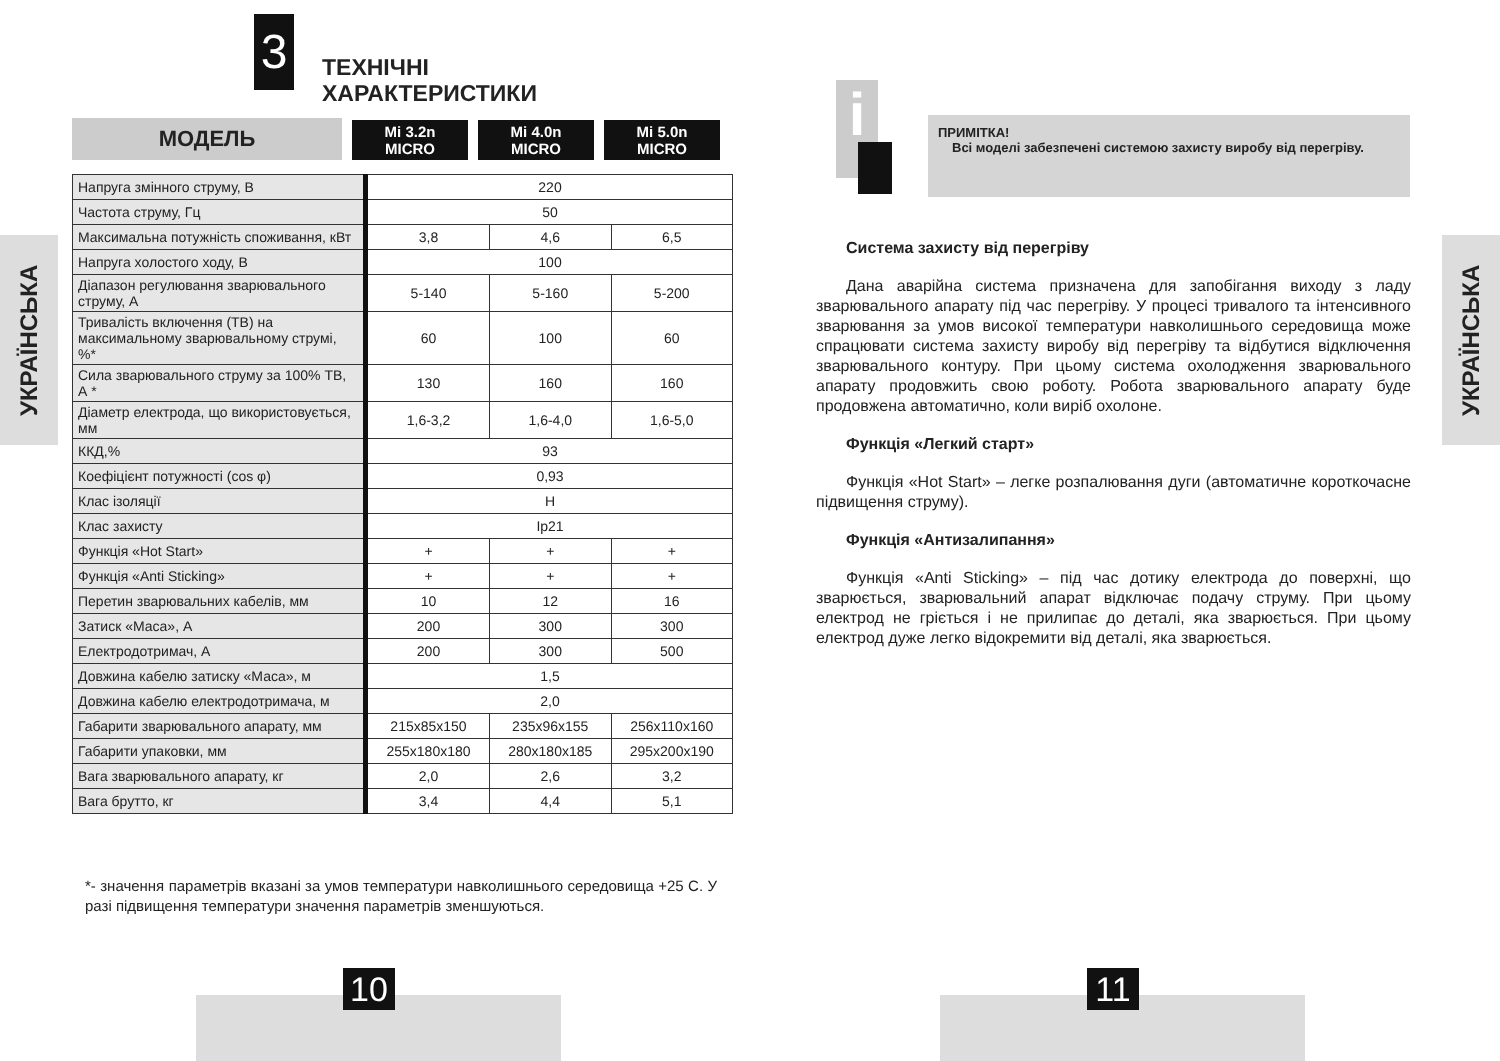УКРАЇНСЬКА
3
ТЕХНІЧНІ
ХАРАКТЕРИСТИКИ
МОДЕЛЬ
Mi 3.2n
MICRO
Mi 4.0n
MICRO
Mi 5.0n
MICRO
| Напруга змінного струму, В | 220 | | |
| Частота струму, Гц | 50 | | |
| Максимальна потужність споживання, кВт | 3,8 | 4,6 | 6,5 |
| Напруга холостого ходу, В | 100 | | |
| Діапазон регулювання зварювального струму, А | 5-140 | 5-160 | 5-200 |
| Тривалість включення (ТВ) на максимальному зварювальному струмі, %* | 60 | 100 | 60 |
| Сила зварювального струму за 100% ТВ, А * | 130 | 160 | 160 |
| Діаметр електрода, що використовується, мм | 1,6-3,2 | 1,6-4,0 | 1,6-5,0 |
| ККД,% | 93 | | |
| Коефіцієнт потужності (cos φ) | 0,93 | | |
| Клас ізоляції | H | | |
| Клас захисту | Ip21 | | |
| Функція «Hot Start» | + | + | + |
| Функція «Anti Sticking» | + | + | + |
| Перетин зварювальних кабелів, мм | 10 | 12 | 16 |
| Затиск «Маса», А | 200 | 300 | 300 |
| Електродотримач, А | 200 | 300 | 500 |
| Довжина кабелю затиску «Маса», м | 1,5 | | |
| Довжина кабелю електродотримача, м | 2,0 | | |
| Габарити зварювального апарату, мм | 215x85x150 | 235x96x155 | 256x110x160 |
| Габарити упаковки, мм | 255x180x180 | 280x180x185 | 295x200x190 |
| Вага зварювального апарату, кг | 2,0 | 2,6 | 3,2 |
| Вага брутто, кг | 3,4 | 4,4 | 5,1 |
*- значення параметрів вказані за умов температури навколишнього середовища +25 С. У разі підвищення температури значення параметрів зменшуються.
10
УКРАЇНСЬКА
i
ПРИМІТКА!
Всі моделі забезпечені системою захисту виробу від перегріву.
Система захисту від перегріву
Дана аварійна система призначена для запобігання виходу з ладу зварювального апарату під час перегріву. У процесі тривалого та інтенсивного зварювання за умов високої температури навколишнього середовища може спрацювати система захисту виробу від перегріву та відбутися відключення зварювального контуру. При цьому система охолодження зварювального апарату продовжить свою роботу. Робота зварювального апарату буде продовжена автоматично, коли виріб охолоне.
Функція «Легкий старт»
Функція «Hot Start» – легке розпалювання дуги (автоматичне короткочасне підвищення струму).
Функція «Антизалипання»
Функція «Anti Sticking» – під час дотику електрода до поверхні, що зварюється, зварювальний апарат відключає подачу струму. При цьому електрод не гріється і не прилипає до деталі, яка зварюється. При цьому електрод дуже легко відокремити від деталі, яка зварюється.
11